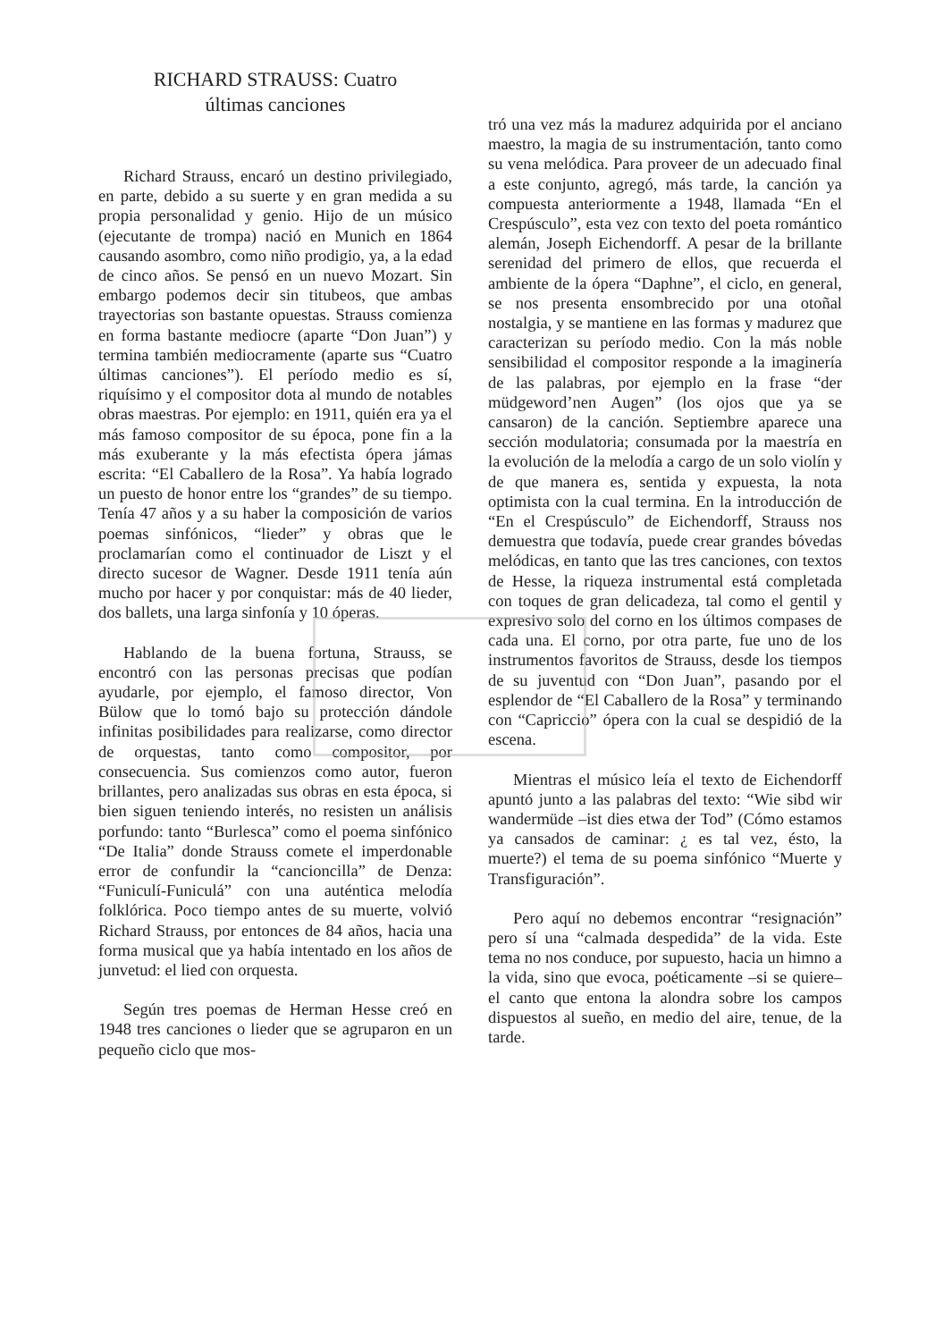RICHARD STRAUSS: Cuatro
últimas canciones
Richard Strauss, encaró un destino privilegiado, en parte, debido a su suerte y en gran medida a su propia personalidad y genio. Hijo de un músico (ejecutante de trompa) nació en Munich en 1864 causando asombro, como niño prodigio, ya, a la edad de cinco años. Se pensó en un nuevo Mozart. Sin embargo podemos decir sin titubeos, que ambas trayectorias son bastante opuestas. Strauss comienza en forma bastante mediocre (aparte “Don Juan”) y termina también mediocramente (aparte sus “Cuatro últimas canciones”). El período medio es sí, riquísimo y el compositor dota al mundo de notables obras maestras. Por ejemplo: en 1911, quién era ya el más famoso compositor de su época, pone fin a la más exuberante y la más efectista ópera jámas escrita: “El Caballero de la Rosa”. Ya había logrado un puesto de honor entre los “grandes” de su tiempo. Tenía 47 años y a su haber la composición de varios poemas sinfónicos, “lieder” y obras que le proclamarían como el continuador de Liszt y el directo sucesor de Wagner. Desde 1911 tenía aún mucho por hacer y por conquistar: más de 40 lieder, dos ballets, una larga sinfonía y 10 óperas.
Hablando de la buena fortuna, Strauss, se encontró con las personas precisas que podían ayudarle, por ejemplo, el famoso director, Von Bülow que lo tomó bajo su protección dándole infinitas posibilidades para realizarse, como director de orquestas, tanto como compositor, por consecuencia. Sus comienzos como autor, fueron brillantes, pero analizadas sus obras en esta época, si bien siguen teniendo interés, no resisten un análisis porfundo: tanto “Burlesca” como el poema sinfónico “De Italia” donde Strauss comete el imperdonable error de confundir la “cancioncilla” de Denza: “Funiculí-Funiculá” con una auténtica melodía folklórica. Poco tiempo antes de su muerte, volvió Richard Strauss, por entonces de 84 años, hacia una forma musical que ya había intentado en los años de junvetud: el lied con orquesta.
Según tres poemas de Herman Hesse creó en 1948 tres canciones o lieder que se agruparon en un pequeño ciclo que mos-
tró una vez más la madurez adquirida por el anciano maestro, la magia de su instrumentación, tanto como su vena melódica. Para proveer de un adecuado final a este conjunto, agregó, más tarde, la canción ya compuesta anteriormente a 1948, llamada “En el Crespúsculo”, esta vez con texto del poeta romántico alemán, Joseph Eichendorff. A pesar de la brillante serenidad del primero de ellos, que recuerda el ambiente de la ópera “Daphne”, el ciclo, en general, se nos presenta ensombrecido por una otoñal nostalgia, y se mantiene en las formas y madurez que caracterizan su período medio. Con la más noble sensibilidad el compositor responde a la imaginería de las palabras, por ejemplo en la frase “der müdgeword’nen Augen” (los ojos que ya se cansaron) de la canción. Septiembre aparece una sección modulatoria; consumada por la maestría en la evolución de la melodía a cargo de un solo violín y de que manera es, sentida y expuesta, la nota optimista con la cual termina. En la introducción de “En el Crespúsculo” de Eichendorff, Strauss nos demuestra que todavía, puede crear grandes bóvedas melódicas, en tanto que las tres canciones, con textos de Hesse, la riqueza instrumental está completada con toques de gran delicadeza, tal como el gentil y expresivo solo del corno en los últimos compases de cada una. El corno, por otra parte, fue uno de los instrumentos favoritos de Strauss, desde los tiempos de su juventud con “Don Juan”, pasando por el esplendor de “El Caballero de la Rosa” y terminando con “Capriccio” ópera con la cual se despidió de la escena.
Mientras el músico leía el texto de Eichendorff apuntó junto a las palabras del texto: “Wie sibd wir wandermüde –ist dies etwa der Tod” (Cómo estamos ya cansados de caminar: ¿ es tal vez, ésto, la muerte?) el tema de su poema sinfónico “Muerte y Transfiguración”.
Pero aquí no debemos encontrar “resignación” pero sí una “calmada despedida” de la vida. Este tema no nos conduce, por supuesto, hacia un himno a la vida, sino que evoca, poéticamente –si se quiere– el canto que entona la alondra sobre los campos dispuestos al sueño, en medio del aire, tenue, de la tarde.